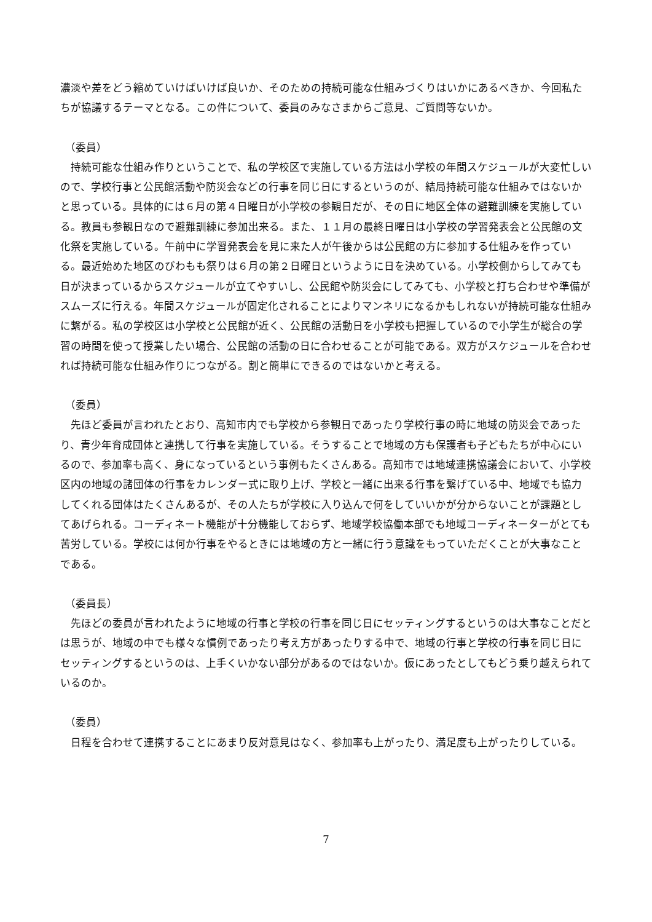濃淡や差をどう縮めていけばいけば良いか、そのための持続可能な仕組みづくりはいかにあるべきか、今回私たちが協議するテーマとなる。この件について、委員のみなさまからご意見、ご質問等ないか。
（委員）
　持続可能な仕組み作りということで、私の学校区で実施している方法は小学校の年間スケジュールが大変忙しいので、学校行事と公民館活動や防災会などの行事を同じ日にするというのが、結局持続可能な仕組みではないかと思っている。具体的には６月の第４日曜日が小学校の参観日だが、その日に地区全体の避難訓練を実施している。教員も参観日なので避難訓練に参加出来る。また、１１月の最終日曜日は小学校の学習発表会と公民館の文化祭を実施している。午前中に学習発表会を見に来た人が午後からは公民館の方に参加する仕組みを作っている。最近始めた地区のびわもも祭りは６月の第２日曜日というように日を決めている。小学校側からしてみても日が決まっているからスケジュールが立てやすいし、公民館や防災会にしてみても、小学校と打ち合わせや準備がスムーズに行える。年間スケジュールが固定化されることによりマンネリになるかもしれないが持続可能な仕組みに繋がる。私の学校区は小学校と公民館が近く、公民館の活動日を小学校も把握しているので小学生が総合の学習の時間を使って授業したい場合、公民館の活動の日に合わせることが可能である。双方がスケジュールを合わせれば持続可能な仕組み作りにつながる。割と簡単にできるのではないかと考える。
（委員）
　先ほど委員が言われたとおり、高知市内でも学校から参観日であったり学校行事の時に地域の防災会であったり、青少年育成団体と連携して行事を実施している。そうすることで地域の方も保護者も子どもたちが中心にいるので、参加率も高く、身になっているという事例もたくさんある。高知市では地域連携協議会において、小学校区内の地域の諸団体の行事をカレンダー式に取り上げ、学校と一緒に出来る行事を繋げている中、地域でも協力してくれる団体はたくさんあるが、その人たちが学校に入り込んで何をしていいかが分からないことが課題としてあげられる。コーディネート機能が十分機能しておらず、地域学校協働本部でも地域コーディネーターがとても苦労している。学校には何か行事をやるときには地域の方と一緒に行う意識をもっていただくことが大事なことである。
（委員長）
　先ほどの委員が言われたように地域の行事と学校の行事を同じ日にセッティングするというのは大事なことだとは思うが、地域の中でも様々な慣例であったり考え方があったりする中で、地域の行事と学校の行事を同じ日にセッティングするというのは、上手くいかない部分があるのではないか。仮にあったとしてもどう乗り越えられているのか。
（委員）
　日程を合わせて連携することにあまり反対意見はなく、参加率も上がったり、満足度も上がったりしている。
7